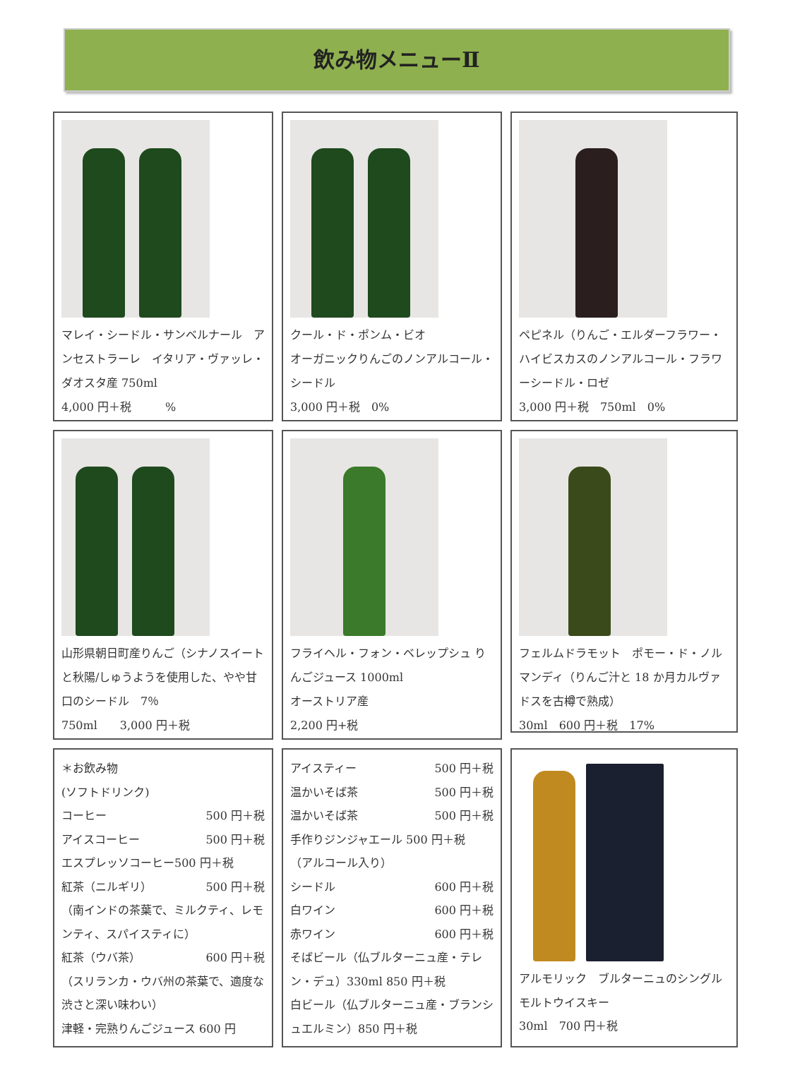飲み物メニューⅡ
マレイ・シードル・サンベルナール　アンセストラーレ　イタリア・ヴァッレ・ダオスタ産 750ml
4,000 円＋税　　　%
クール・ド・ポンム・ビオ
オーガニックりんごのノンアルコール・シードル
3,000 円＋税　0%
ペピネル（りんご・エルダーフラワー・ハイビスカスのノンアルコール・フラワーシードル・ロゼ
3,000 円＋税　750ml　0%
山形県朝日町産りんご（シナノスイートと秋陽/しゅうようを使用した、やや甘口のシードル　7％
750ml　　3,000 円＋税
フライヘル・フォン・ベレップシュ りんごジュース 1000ml
オーストリア産
2,200 円+税
フェルムドラモット　ポモー・ド・ノルマンディ（りんご汁と 18 か月カルヴァドスを古樽で熟成）
30ml　600 円＋税　17%
＊お飲み物
(ソフトドリンク)
コーヒー 500 円＋税
アイスコーヒー 500 円＋税
エスプレッソコーヒー500 円＋税
紅茶（ニルギリ） 500 円＋税
（南インドの茶葉で、ミルクティ、レモンティ、スパイスティに）
紅茶（ウバ茶） 600 円＋税
（スリランカ・ウバ州の茶葉で、適度な渋さと深い味わい）
津軽・完熟りんごジュース 600 円
アイスティー 500 円＋税
温かいそば茶 500 円＋税
温かいそば茶 500 円＋税
手作りジンジャエール 500 円＋税
（アルコール入り）
シードル 600 円＋税
白ワイン 600 円＋税
赤ワイン 600 円＋税
そばビール（仏ブルターニュ産・テレン・デュ）330ml 850 円＋税
白ビール（仏ブルターニュ産・ブランシュエルミン）850 円＋税
アルモリック　ブルターニュのシングルモルトウイスキー
30ml　700 円＋税